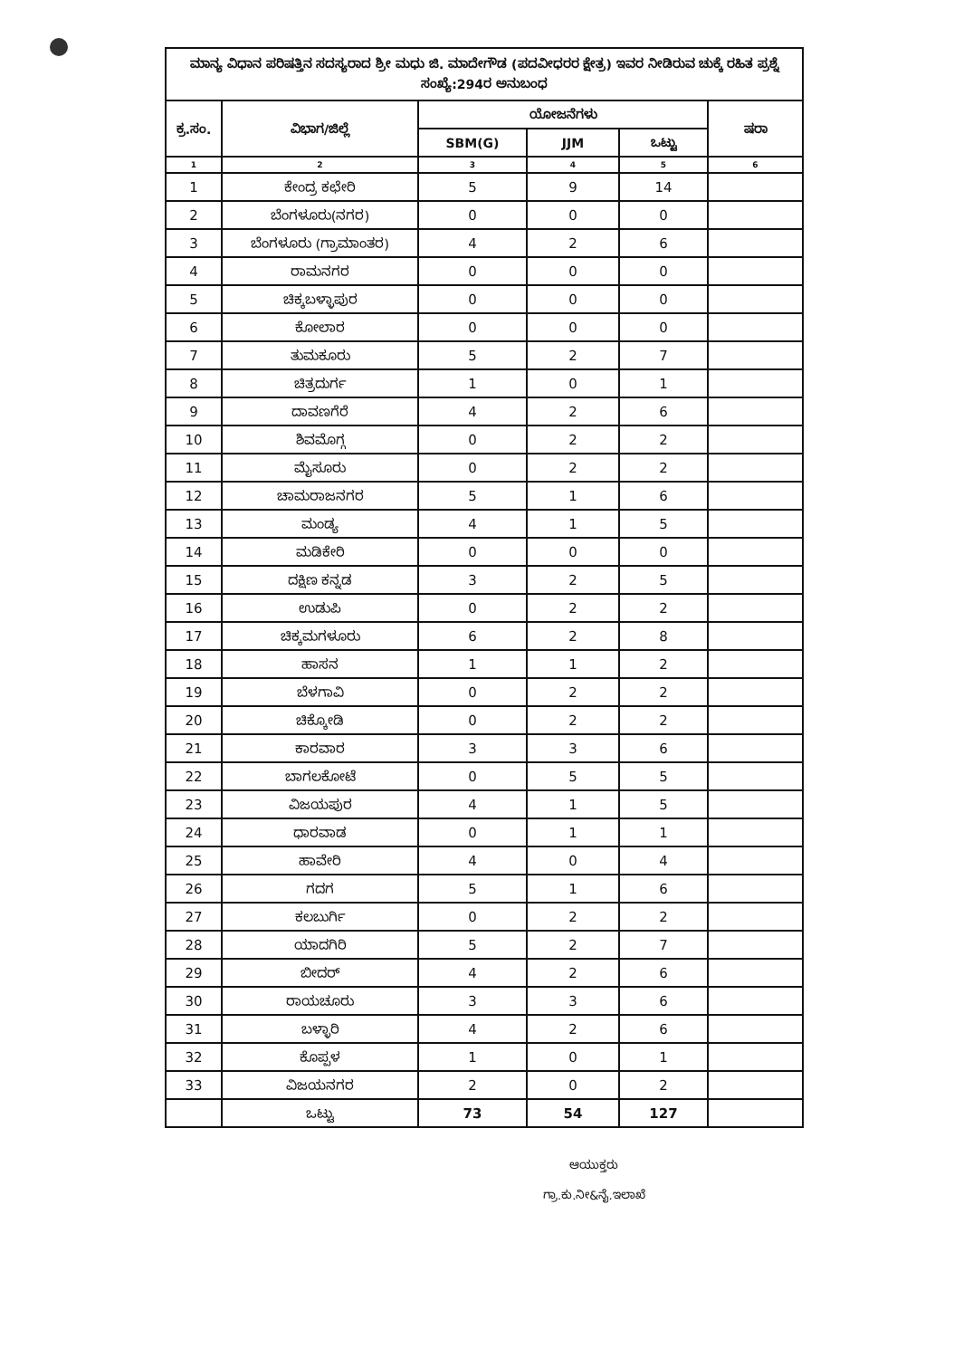| ಮಾನ್ಯ ವಿಧಾನ ಪರಿಷತ್ತಿನ ಸದಸ್ಯರಾದ ಶ್ರೀ ಮಧು ಜಿ. ಮಾದೇಗೌಡ (ಪದವೀಧರರ ಕ್ಷೇತ್ರ) ಇವರ ನೀಡಿರುವ ಚುಕ್ಕೆ ರಹಿತ ಪ್ರಶ್ನೆ ಸಂಖ್ಯೆ:294ರ ಅನುಬಂಧ | | | | | |
| ಕ್ರ.ಸಂ. | ವಿಭಾಗ/ಜಿಲ್ಲೆ | ಯೋಜನೆಗಳು | | | ಷರಾ |
| | | SBM(G) | JJM | ಒಟ್ಟು | |
| 1 | 2 | 3 | 4 | 5 | 6 |
| 1 | ಕೇಂದ್ರ ಕಛೇರಿ | 5 | 9 | 14 | |
| 2 | ಬೆಂಗಳೂರು(ನಗರ) | 0 | 0 | 0 | |
| 3 | ಬೆಂಗಳೂರು (ಗ್ರಾಮಾಂತರ) | 4 | 2 | 6 | |
| 4 | ರಾಮನಗರ | 0 | 0 | 0 | |
| 5 | ಚಿಕ್ಕಬಳ್ಳಾಪುರ | 0 | 0 | 0 | |
| 6 | ಕೋಲಾರ | 0 | 0 | 0 | |
| 7 | ತುಮಕೂರು | 5 | 2 | 7 | |
| 8 | ಚಿತ್ರದುರ್ಗ | 1 | 0 | 1 | |
| 9 | ದಾವಣಗೆರೆ | 4 | 2 | 6 | |
| 10 | ಶಿವಮೊಗ್ಗ | 0 | 2 | 2 | |
| 11 | ಮೈಸೂರು | 0 | 2 | 2 | |
| 12 | ಚಾಮರಾಜನಗರ | 5 | 1 | 6 | |
| 13 | ಮಂಡ್ಯ | 4 | 1 | 5 | |
| 14 | ಮಡಿಕೇರಿ | 0 | 0 | 0 | |
| 15 | ದಕ್ಷಿಣ ಕನ್ನಡ | 3 | 2 | 5 | |
| 16 | ಉಡುಪಿ | 0 | 2 | 2 | |
| 17 | ಚಿಕ್ಕಮಗಳೂರು | 6 | 2 | 8 | |
| 18 | ಹಾಸನ | 1 | 1 | 2 | |
| 19 | ಬೆಳಗಾವಿ | 0 | 2 | 2 | |
| 20 | ಚಿಕ್ಕೋಡಿ | 0 | 2 | 2 | |
| 21 | ಕಾರವಾರ | 3 | 3 | 6 | |
| 22 | ಬಾಗಲಕೋಟೆ | 0 | 5 | 5 | |
| 23 | ವಿಜಯಪುರ | 4 | 1 | 5 | |
| 24 | ಧಾರವಾಡ | 0 | 1 | 1 | |
| 25 | ಹಾವೇರಿ | 4 | 0 | 4 | |
| 26 | ಗದಗ | 5 | 1 | 6 | |
| 27 | ಕಲಬುರ್ಗಿ | 0 | 2 | 2 | |
| 28 | ಯಾದಗಿರಿ | 5 | 2 | 7 | |
| 29 | ಬೀದರ್ | 4 | 2 | 6 | |
| 30 | ರಾಯಚೂರು | 3 | 3 | 6 | |
| 31 | ಬಳ್ಳಾರಿ | 4 | 2 | 6 | |
| 32 | ಕೊಪ್ಪಳ | 1 | 0 | 1 | |
| 33 | ವಿಜಯನಗರ | 2 | 0 | 2 | |
| | ಒಟ್ಟು | 73 | 54 | 127 | |
ಆಯುಕ್ತರು
ಗ್ರಾ.ಕು.ನೀ&ನೈ.ಇಲಾಖೆ